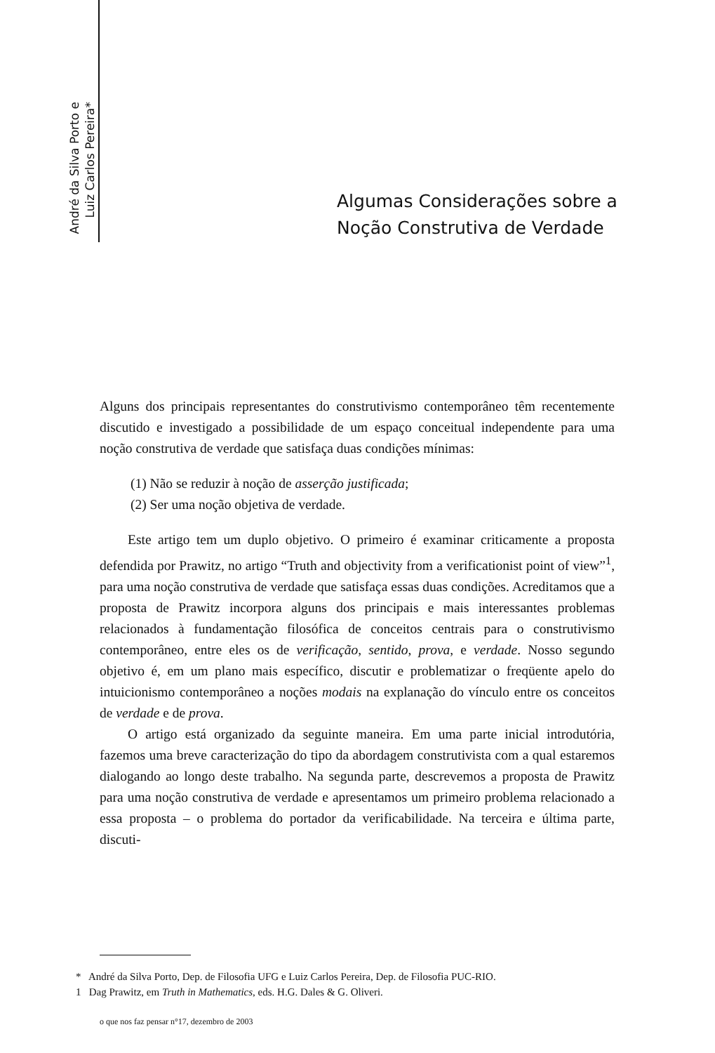André da Silva Porto e
Luiz Carlos Pereira*
Algumas Considerações sobre a
Noção Construtiva de Verdade
Alguns dos principais representantes do construtivismo contemporâneo têm recentemente discutido e investigado a possibilidade de um espaço conceitual independente para uma noção construtiva de verdade que satisfaça duas condições mínimas:
(1) Não se reduzir à noção de asserção justificada;
(2) Ser uma noção objetiva de verdade.
Este artigo tem um duplo objetivo. O primeiro é examinar criticamente a proposta defendida por Prawitz, no artigo “Truth and objectivity from a verificationist point of view”<sup>1</sup>, para uma noção construtiva de verdade que satisfaça essas duas condições. Acreditamos que a proposta de Prawitz incorpora alguns dos principais e mais interessantes problemas relacionados à fundamentação filosófica de conceitos centrais para o construtivismo contemporâneo, entre eles os de verificação, sentido, prova, e verdade. Nosso segundo objetivo é, em um plano mais específico, discutir e problematizar o freqüente apelo do intuicionismo contemporâneo a noções modais na explanação do vínculo entre os conceitos de verdade e de prova.
O artigo está organizado da seguinte maneira. Em uma parte inicial introdutória, fazemos uma breve caracterização do tipo da abordagem construtivista com a qual estaremos dialogando ao longo deste trabalho. Na segunda parte, descrevemos a proposta de Prawitz para uma noção construtiva de verdade e apresentamos um primeiro problema relacionado a essa proposta – o problema do portador da verificabilidade. Na terceira e última parte, discuti-
* André da Silva Porto, Dep. de Filosofia UFG e Luiz Carlos Pereira, Dep. de Filosofia PUC-RIO.
1 Dag Prawitz, em Truth in Mathematics, eds. H.G. Dales & G. Oliveri.
o que nos faz pensar n°17, dezembro de 2003